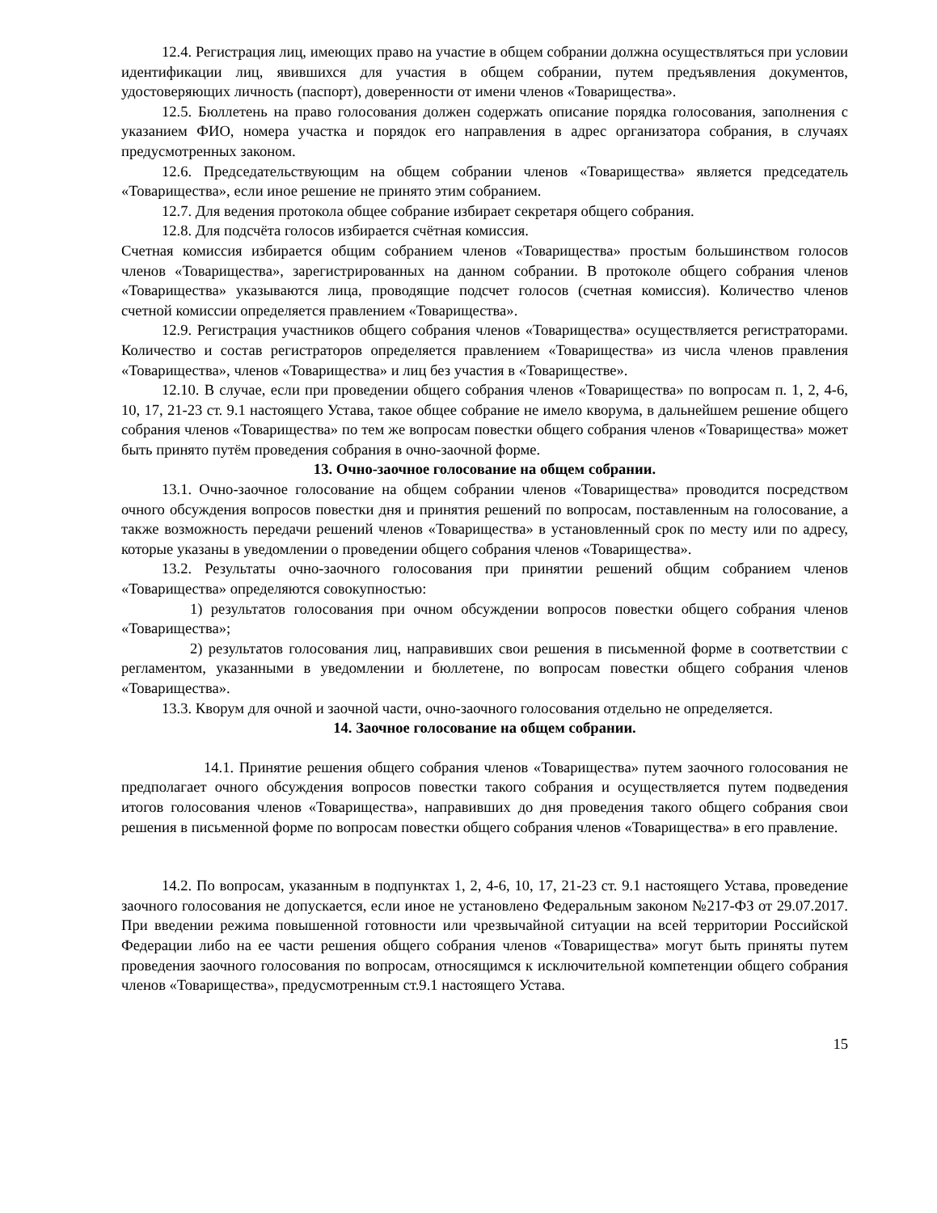12.4. Регистрация лиц, имеющих право на участие в общем собрании должна осуществляться при условии идентификации лиц, явившихся для участия в общем собрании, путем предъявления документов, удостоверяющих личность (паспорт), доверенности от имени членов «Товарищества».
12.5. Бюллетень на право голосования должен содержать описание порядка голосования, заполнения с указанием ФИО, номера участка и порядок его направления в адрес организатора собрания, в случаях предусмотренных законом.
12.6. Председательствующим на общем собрании членов «Товарищества» является председатель «Товарищества», если иное решение не принято этим собранием.
12.7. Для ведения протокола общее собрание избирает секретаря общего собрания.
12.8. Для подсчёта голосов избирается счётная комиссия.
Счетная комиссия избирается общим собранием членов «Товарищества» простым большинством голосов членов «Товарищества», зарегистрированных на данном собрании. В протоколе общего собрания членов «Товарищества» указываются лица, проводящие подсчет голосов (счетная комиссия). Количество членов счетной комиссии определяется правлением «Товарищества».
12.9. Регистрация участников общего собрания членов «Товарищества» осуществляется регистраторами. Количество и состав регистраторов определяется правлением «Товарищества» из числа членов правления «Товарищества», членов «Товарищества» и лиц без участия в «Товариществе».
12.10. В случае, если при проведении общего собрания членов «Товарищества» по вопросам п. 1, 2, 4-6, 10, 17, 21-23 ст. 9.1 настоящего Устава, такое общее собрание не имело кворума, в дальнейшем решение общего собрания членов «Товарищества» по тем же вопросам повестки общего собрания членов «Товарищества» может быть принято путём проведения собрания в очно-заочной форме.
13. Очно-заочное голосование на общем собрании.
13.1. Очно-заочное голосование на общем собрании членов «Товарищества» проводится посредством очного обсуждения вопросов повестки дня и принятия решений по вопросам, поставленным на голосование, а также возможность передачи решений членов «Товарищества» в установленный срок по месту или по адресу, которые указаны в уведомлении о проведении общего собрания членов «Товарищества».
13.2. Результаты очно-заочного голосования при принятии решений общим собранием членов «Товарищества» определяются совокупностью:
1) результатов голосования при очном обсуждении вопросов повестки общего собрания членов «Товарищества»;
2) результатов голосования лиц, направивших свои решения в письменной форме в соответствии с регламентом, указанными в уведомлении и бюллетене, по вопросам повестки общего собрания членов «Товарищества».
13.3. Кворум для очной и заочной части, очно-заочного голосования отдельно не определяется.
14. Заочное голосование на общем собрании.
14.1. Принятие решения общего собрания членов «Товарищества» путем заочного голосования не предполагает очного обсуждения вопросов повестки такого собрания и осуществляется путем подведения итогов голосования членов «Товарищества», направивших до дня проведения такого общего собрания свои решения в письменной форме по вопросам повестки общего собрания членов «Товарищества» в его правление.
14.2. По вопросам, указанным в подпунктах 1, 2, 4-6, 10, 17, 21-23 ст. 9.1 настоящего Устава, проведение заочного голосования не допускается, если иное не установлено Федеральным законом №217-ФЗ от 29.07.2017. При введении режима повышенной готовности или чрезвычайной ситуации на всей территории Российской Федерации либо на ее части решения общего собрания членов «Товарищества» могут быть приняты путем проведения заочного голосования по вопросам, относящимся к исключительной компетенции общего собрания членов «Товарищества», предусмотренным ст.9.1 настоящего Устава.
15